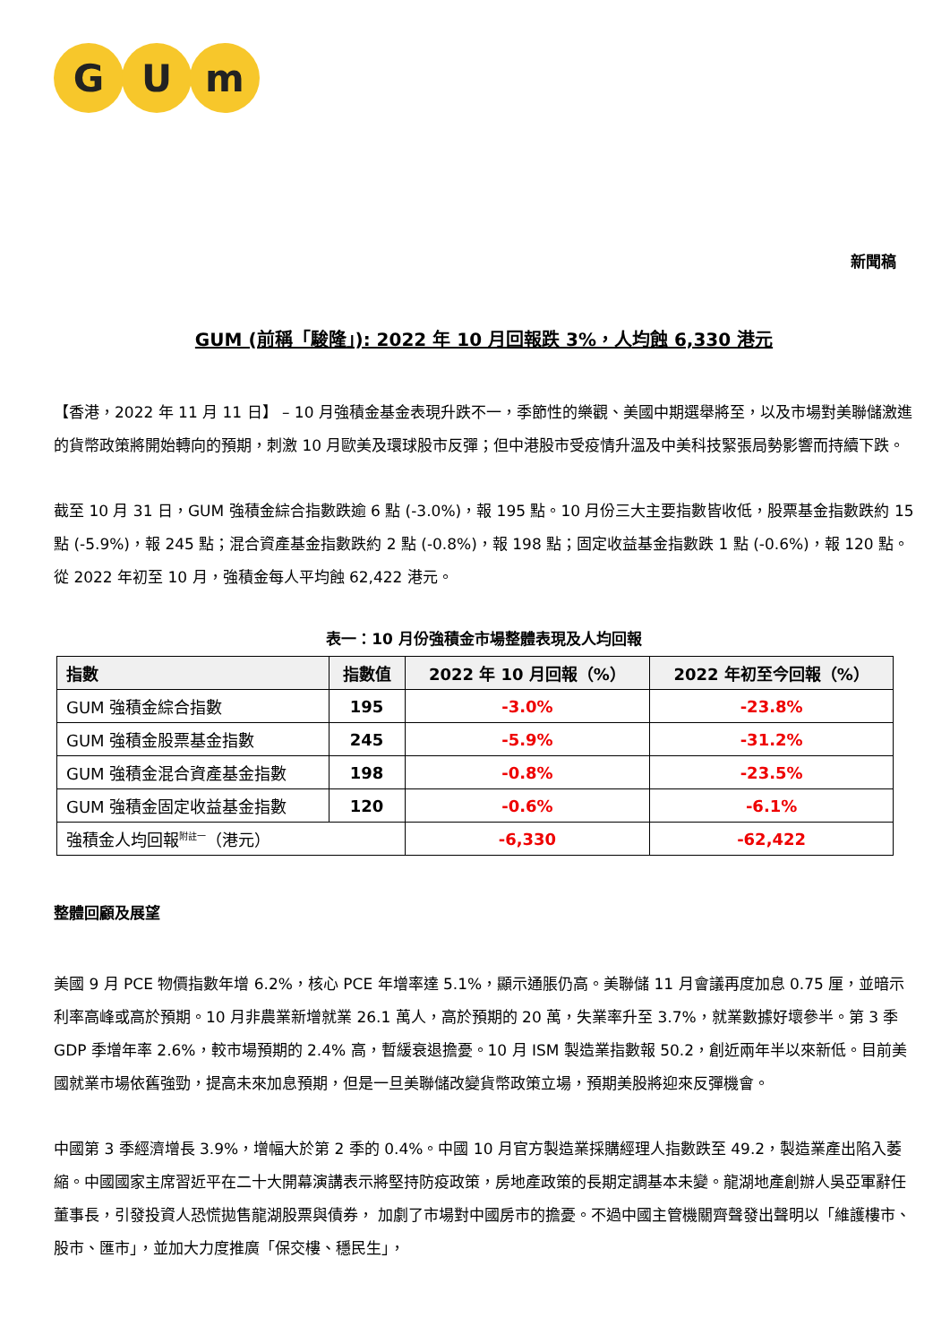G U m
新聞稿
GUM (前稱「駿隆」): 2022 年 10 月回報跌 3%，人均蝕 6,330 港元
【香港，2022 年 11 月 11 日】 – 10 月強積金基金表現升跌不一，季節性的樂觀、美國中期選舉將至，以及市場對美聯儲激進的貨幣政策將開始轉向的預期，刺激 10 月歐美及環球股市反彈；但中港股市受疫情升溫及中美科技緊張局勢影響而持續下跌。
截至 10 月 31 日，GUM 強積金綜合指數跌逾 6 點 (-3.0%)，報 195 點。10 月份三大主要指數皆收低，股票基金指數跌約 15 點 (-5.9%)，報 245 點；混合資產基金指數跌約 2 點 (-0.8%)，報 198 點；固定收益基金指數跌 1 點 (-0.6%)，報 120 點。從 2022 年初至 10 月，強積金每人平均蝕 62,422 港元。
表一：10 月份強積金市場整體表現及人均回報
| 指數 | 指數值 | 2022 年 10 月回報（%） | 2022 年初至今回報（%） |
| --- | --- | --- | --- |
| GUM 強積金綜合指數 | 195 | -3.0% | -23.8% |
| GUM 強積金股票基金指數 | 245 | -5.9% | -31.2% |
| GUM 強積金混合資產基金指數 | 198 | -0.8% | -23.5% |
| GUM 強積金固定收益基金指數 | 120 | -0.6% | -6.1% |
| 強積金人均回報<sup>附註一</sup>（港元） | | -6,330 | -62,422 |
整體回顧及展望
美國 9 月 PCE 物價指數年增 6.2%，核心 PCE 年增率達 5.1%，顯示通脹仍高。美聯儲 11 月會議再度加息 0.75 厘，並暗示利率高峰或高於預期。10 月非農業新增就業 26.1 萬人，高於預期的 20 萬，失業率升至 3.7%，就業數據好壞參半。第 3 季 GDP 季增年率 2.6%，較市場預期的 2.4% 高，暫緩衰退擔憂。10 月 ISM 製造業指數報 50.2，創近兩年半以來新低。目前美國就業市場依舊強勁，提高未來加息預期，但是一旦美聯儲改變貨幣政策立場，預期美股將迎來反彈機會。
中國第 3 季經濟增長 3.9%，增幅大於第 2 季的 0.4%。中國 10 月官方製造業採購經理人指數跌至 49.2，製造業產出陷入萎縮。中國國家主席習近平在二十大開幕演講表示將堅持防疫政策，房地產政策的長期定調基本未變。龍湖地產創辦人吳亞軍辭任董事長，引發投資人恐慌拋售龍湖股票與債券， 加劇了市場對中國房市的擔憂。不過中國主管機關齊聲發出聲明以「維護樓市、股市、匯市」，並加大力度推廣「保交樓、穩民生」，